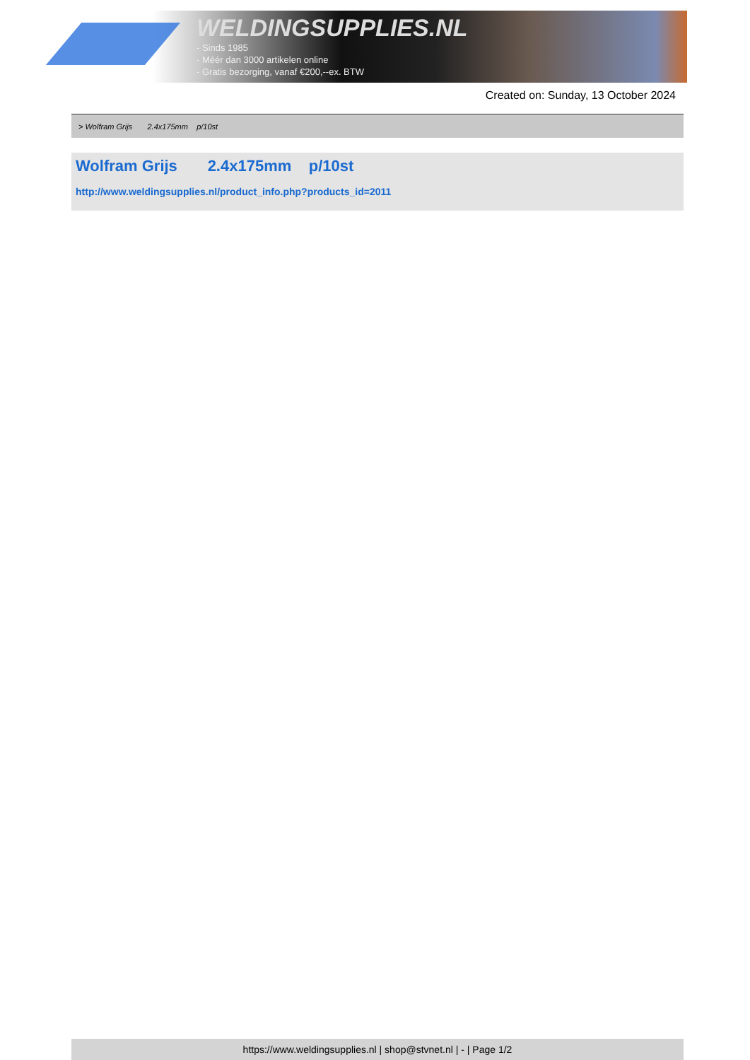WELDINGSUPPLIES.NL
- Sinds 1985
- Méér dan 3000 artikelen online
- Gratis bezorging, vanaf €200,--ex. BTW
Created on: Sunday, 13 October 2024
> Wolfram Grijs 2.4x175mm p/10st
Wolfram Grijs 2.4x175mm p/10st
http://www.weldingsupplies.nl/product_info.php?products_id=2011
https://www.weldingsupplies.nl | shop@stvnet.nl | - | Page 1/2